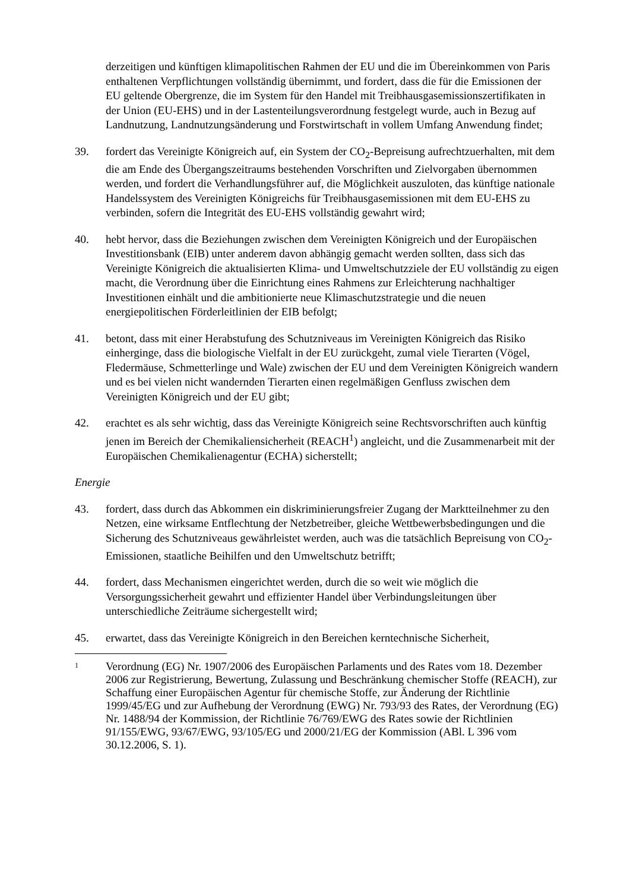derzeitigen und künftigen klimapolitischen Rahmen der EU und die im Übereinkommen von Paris enthaltenen Verpflichtungen vollständig übernimmt, und fordert, dass die für die Emissionen der EU geltende Obergrenze, die im System für den Handel mit Treibhausgasemissionszertifikaten in der Union (EU-EHS) und in der Lastenteilungsverordnung festgelegt wurde, auch in Bezug auf Landnutzung, Landnutzungsänderung und Forstwirtschaft in vollem Umfang Anwendung findet;
39. fordert das Vereinigte Königreich auf, ein System der CO<sub>2</sub>-Bepreisung aufrechtzuerhalten, mit dem die am Ende des Übergangszeitraums bestehenden Vorschriften und Zielvorgaben übernommen werden, und fordert die Verhandlungsführer auf, die Möglichkeit auszuloten, das künftige nationale Handelssystem des Vereinigten Königreichs für Treibhausgasemissionen mit dem EU-EHS zu verbinden, sofern die Integrität des EU-EHS vollständig gewahrt wird;
40. hebt hervor, dass die Beziehungen zwischen dem Vereinigten Königreich und der Europäischen Investitionsbank (EIB) unter anderem davon abhängig gemacht werden sollten, dass sich das Vereinigte Königreich die aktualisierten Klima- und Umweltschutzziele der EU vollständig zu eigen macht, die Verordnung über die Einrichtung eines Rahmens zur Erleichterung nachhaltiger Investitionen einhält und die ambitionierte neue Klimaschutzstrategie und die neuen energiepolitischen Förderleitlinien der EIB befolgt;
41. betont, dass mit einer Herabstufung des Schutzniveaus im Vereinigten Königreich das Risiko einherginge, dass die biologische Vielfalt in der EU zurückgeht, zumal viele Tierarten (Vögel, Fledermäuse, Schmetterlinge und Wale) zwischen der EU und dem Vereinigten Königreich wandern und es bei vielen nicht wandernden Tierarten einen regelmäßigen Genfluss zwischen dem Vereinigten Königreich und der EU gibt;
42. erachtet es als sehr wichtig, dass das Vereinigte Königreich seine Rechtsvorschriften auch künftig jenen im Bereich der Chemikaliensicherheit (REACH<sup>1</sup>) angleicht, und die Zusammenarbeit mit der Europäischen Chemikalienagentur (ECHA) sicherstellt;
Energie
43. fordert, dass durch das Abkommen ein diskriminierungsfreier Zugang der Marktteilnehmer zu den Netzen, eine wirksame Entflechtung der Netzbetreiber, gleiche Wettbewerbsbedingungen und die Sicherung des Schutzniveaus gewährleistet werden, auch was die tatsächlich Bepreisung von CO<sub>2</sub>-Emissionen, staatliche Beihilfen und den Umweltschutz betrifft;
44. fordert, dass Mechanismen eingerichtet werden, durch die so weit wie möglich die Versorgungssicherheit gewahrt und effizienter Handel über Verbindungsleitungen über unterschiedliche Zeiträume sichergestellt wird;
45. erwartet, dass das Vereinigte Königreich in den Bereichen kerntechnische Sicherheit,
1
Verordnung (EG) Nr. 1907/2006 des Europäischen Parlaments und des Rates vom 18. Dezember 2006 zur Registrierung, Bewertung, Zulassung und Beschränkung chemischer Stoffe (REACH), zur Schaffung einer Europäischen Agentur für chemische Stoffe, zur Änderung der Richtlinie 1999/45/EG und zur Aufhebung der Verordnung (EWG) Nr. 793/93 des Rates, der Verordnung (EG) Nr. 1488/94 der Kommission, der Richtlinie 76/769/EWG des Rates sowie der Richtlinien 91/155/EWG, 93/67/EWG, 93/105/EG und 2000/21/EG der Kommission (ABl. L 396 vom 30.12.2006, S. 1).